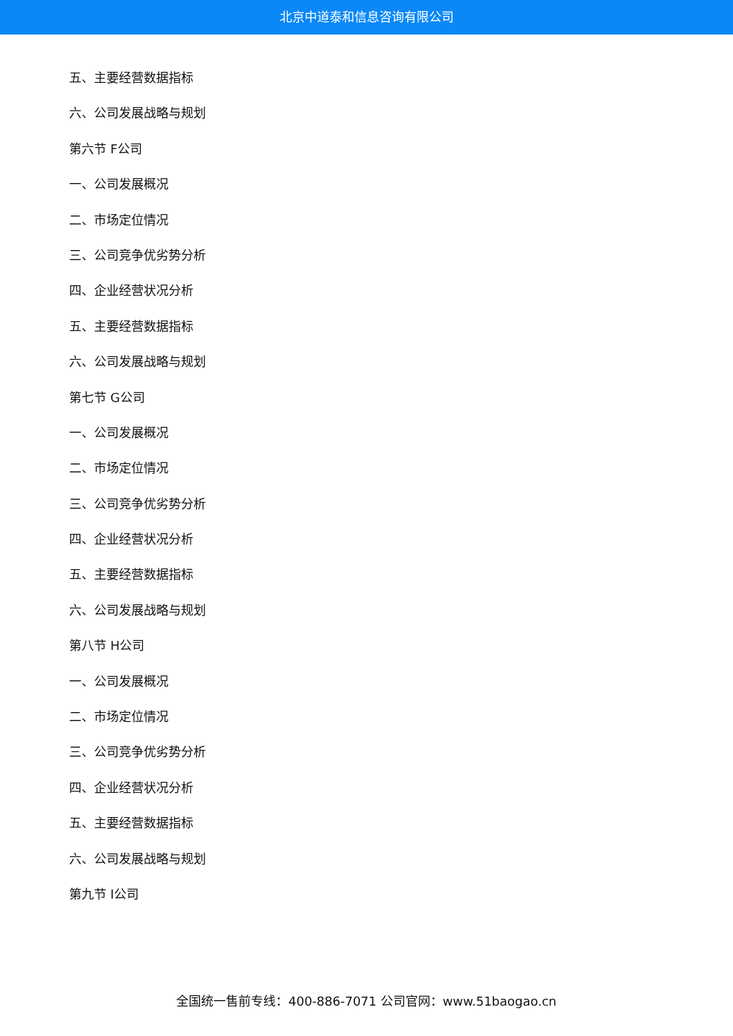北京中道泰和信息咨询有限公司
五、主要经营数据指标
六、公司发展战略与规划
第六节 F公司
一、公司发展概况
二、市场定位情况
三、公司竞争优劣势分析
四、企业经营状况分析
五、主要经营数据指标
六、公司发展战略与规划
第七节 G公司
一、公司发展概况
二、市场定位情况
三、公司竞争优劣势分析
四、企业经营状况分析
五、主要经营数据指标
六、公司发展战略与规划
第八节 H公司
一、公司发展概况
二、市场定位情况
三、公司竞争优劣势分析
四、企业经营状况分析
五、主要经营数据指标
六、公司发展战略与规划
第九节 I公司
全国统一售前专线：400-886-7071 公司官网：www.51baogao.cn